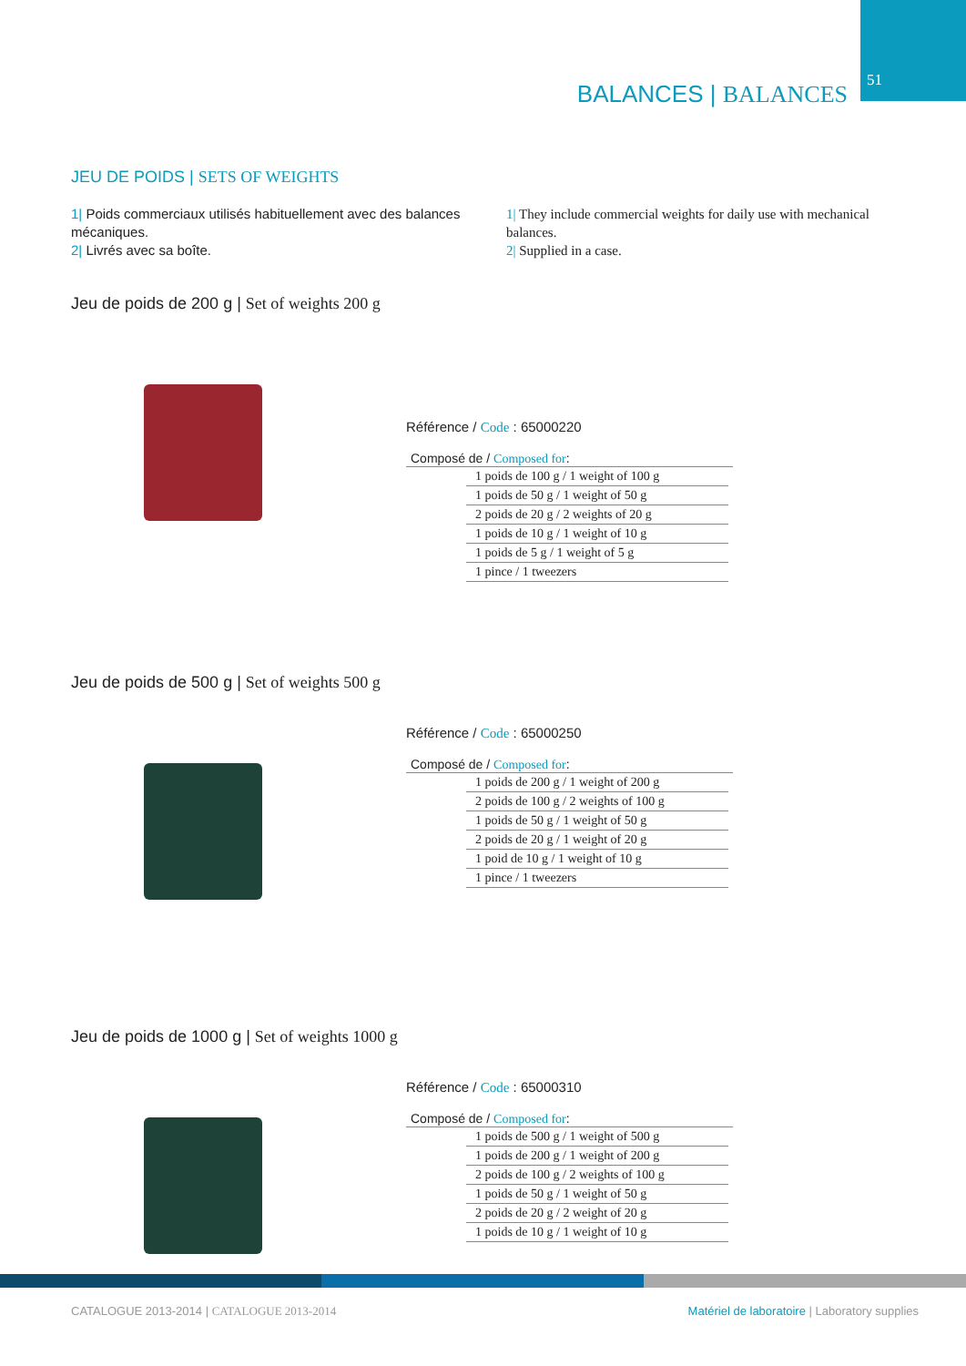51 BALANCES | BALANCES
JEU DE POIDS | SETS OF WEIGHTS
1| Poids commerciaux utilisés habituellement avec des balances mécaniques.
2| Livrés avec sa boîte.
1| They include commercial weights for daily use with mechanical balances.
2| Supplied in a case.
Jeu de poids de 200 g | Set of weights 200 g
Référence / Code : 65000220
Composé de / Composed for:
| 1 poids de 100 g / 1 weight of 100 g |
| 1 poids de 50 g / 1 weight of 50 g |
| 2 poids de 20 g / 2 weights of 20 g |
| 1 poids de 10 g / 1 weight of 10 g |
| 1 poids de 5 g / 1 weight of 5 g |
| 1 pince / 1 tweezers |
Jeu de poids de 500 g | Set of weights 500 g
Référence / Code : 65000250
Composé de / Composed for:
| 1 poids de 200 g / 1 weight of 200 g |
| 2 poids de 100 g / 2 weights of 100 g |
| 1 poids de 50 g / 1 weight of 50 g |
| 2 poids de 20 g / 1 weight of 20 g |
| 1 poid de 10 g / 1 weight of 10 g |
| 1 pince / 1 tweezers |
Jeu de poids de 1000 g | Set of weights 1000 g
Référence / Code : 65000310
Composé de / Composed for:
| 1 poids de 500 g / 1 weight of 500 g |
| 1 poids de 200 g / 1 weight of 200 g |
| 2 poids de 100 g / 2 weights of 100 g |
| 1 poids de 50 g / 1 weight of 50 g |
| 2 poids de 20 g / 2 weight of 20 g |
| 1 poids de 10 g / 1 weight of 10 g |
CATALOGUE 2013-2014 | CATALOGUE 2013-2014
Matériel de laboratoire | Laboratory supplies